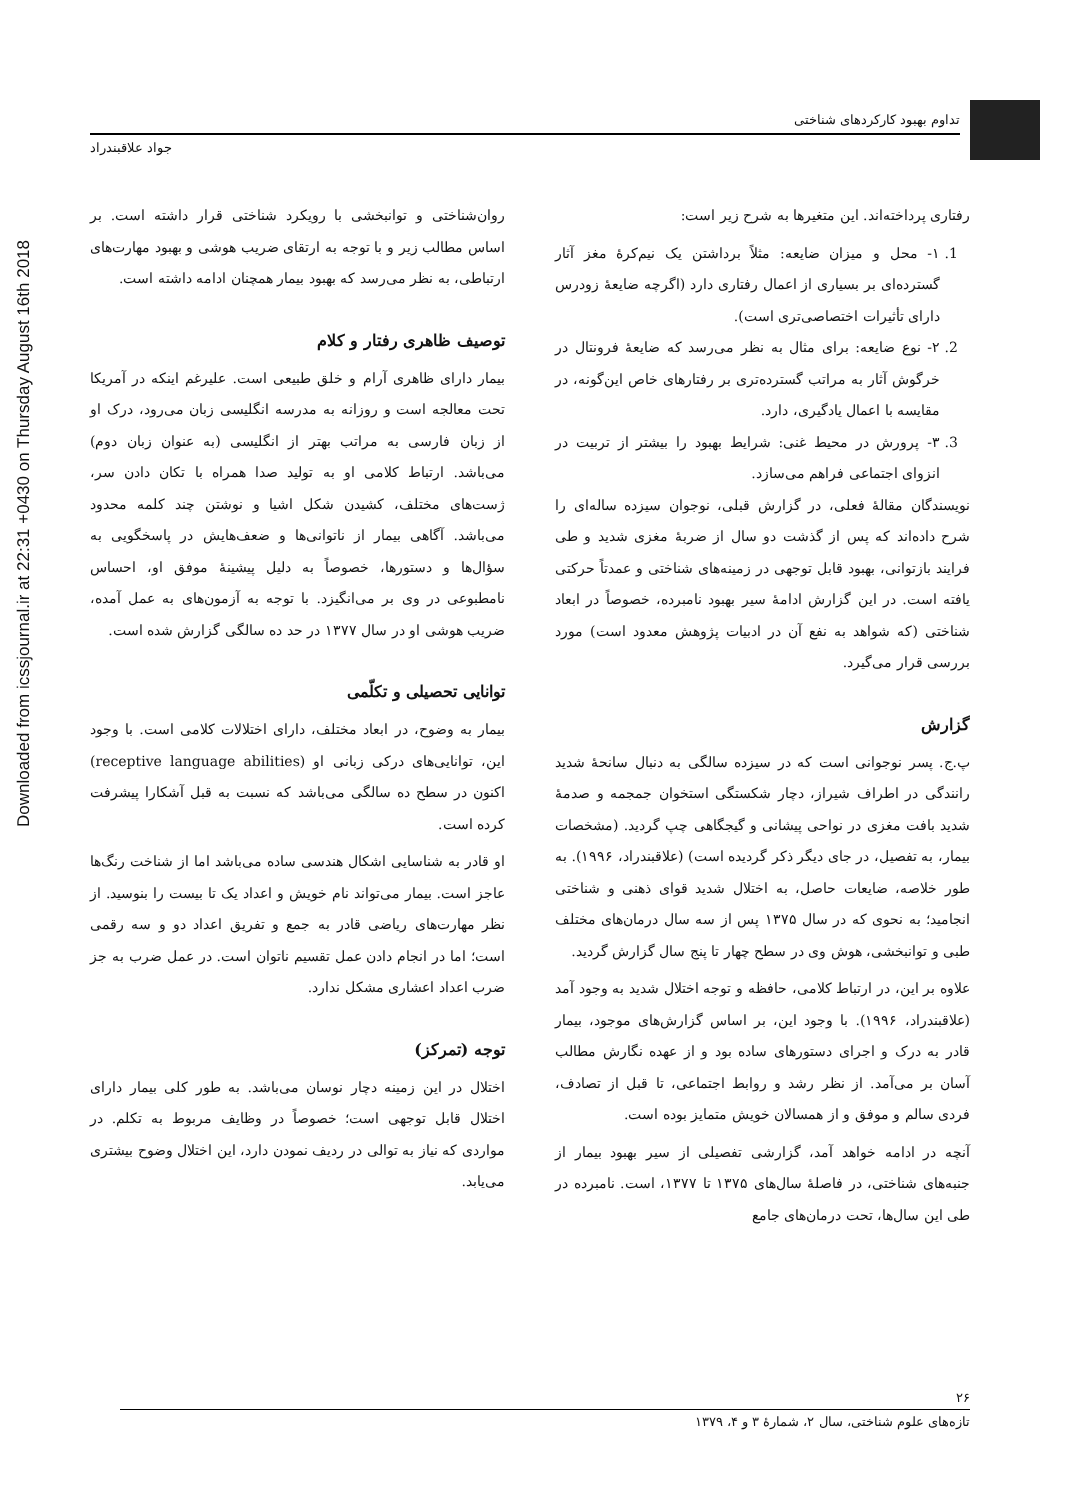Downloaded from icssjournal.ir at 22:31 +0430 on Thursday August 16th 2018
تداوم بهبود کارکردهای شناختی
جواد علاقبندراد
رفتاری پرداخته‌اند. این متغیرها به شرح زیر است:
1. ۱- محل و میزان ضایعه: مثلاً برداشتن یک نیم‌کرهٔ مغز آثار گسترده‌ای بر بسیاری از اعمال رفتاری دارد (اگرچه ضایعهٔ زودرس دارای تأثیرات اختصاصی‌تری است).
2. ۲- نوع ضایعه: برای مثال به نظر می‌رسد که ضایعهٔ فرونتال در خرگوش آثار به مراتب گسترده‌تری بر رفتارهای خاص این‌گونه، در مقایسه با اعمال یادگیری، دارد.
3. ۳- پرورش در محیط غنی: شرایط بهبود را بیشتر از تربیت در انزوای اجتماعی فراهم می‌سازد.
نویسندگان مقالهٔ فعلی، در گزارش قبلی، نوجوان سیزده ساله‌ای را شرح داده‌اند که پس از گذشت دو سال از ضربهٔ مغزی شدید و طی فرایند بازتوانی، بهبود قابل توجهی در زمینه‌های شناختی و عمدتاً حرکتی یافته است. در این گزارش ادامهٔ سیر بهبود نامبرده، خصوصاً در ابعاد شناختی (که شواهد به نفع آن در ادبیات پژوهش معدود است) مورد بررسی قرار می‌گیرد.
گزارش
پ.ج. پسر نوجوانی است که در سیزده سالگی به دنبال سانحهٔ شدید رانندگی در اطراف شیراز، دچار شکستگی استخوان جمجمه و صدمهٔ شدید بافت مغزی در نواحی پیشانی و گیجگاهی چپ گردید. (مشخصات بیمار، به تفصیل، در جای دیگر ذکر گردیده است) (علاقبندراد، ۱۹۹۶). به طور خلاصه، ضایعات حاصل، به اختلال شدید قوای ذهنی و شناختی انجامید؛ به نحوی که در سال ۱۳۷۵ پس از سه سال درمان‌های مختلف طبی و توانبخشی، هوش وی در سطح چهار تا پنج سال گزارش گردید.
علاوه بر این، در ارتباط کلامی، حافظه و توجه اختلال شدید به وجود آمد (علاقبندراد، ۱۹۹۶). با وجود این، بر اساس گزارش‌های موجود، بیمار قادر به درک و اجرای دستورهای ساده بود و از عهده نگارش مطالب آسان بر می‌آمد. از نظر رشد و روابط اجتماعی، تا قبل از تصادف، فردی سالم و موفق و از همسالان خویش متمایز بوده است.
آنچه در ادامه خواهد آمد، گزارشی تفصیلی از سیر بهبود بیمار از جنبه‌های شناختی، در فاصلهٔ سال‌های ۱۳۷۵ تا ۱۳۷۷، است. نامبرده در طی این سال‌ها، تحت درمان‌های جامع
روان‌شناختی و توانبخشی با رویکرد شناختی قرار داشته است. بر اساس مطالب زیر و با توجه به ارتقای ضریب هوشی و بهبود مهارت‌های ارتباطی، به نظر می‌رسد که بهبود بیمار همچنان ادامه داشته است.
توصیف ظاهری رفتار و کلام
بیمار دارای ظاهری آرام و خلق طبیعی است. علیرغم اینکه در آمریکا تحت معالجه است و روزانه به مدرسه انگلیسی زبان می‌رود، درک او از زبان فارسی به مراتب بهتر از انگلیسی (به عنوان زبان دوم) می‌باشد. ارتباط کلامی او به تولید صدا همراه با تکان دادن سر، ژست‌های مختلف، کشیدن شکل اشیا و نوشتن چند کلمه محدود می‌باشد. آگاهی بیمار از ناتوانی‌ها و ضعف‌هایش در پاسخگویی به سؤال‌ها و دستورها، خصوصاً به دلیل پیشینهٔ موفق او، احساس نامطبوعی در وی بر می‌انگیزد. با توجه به آزمون‌های به عمل آمده، ضریب هوشی او در سال ۱۳۷۷ در حد ده سالگی گزارش شده است.
توانایی تحصیلی و تکلّمی
بیمار به وضوح، در ابعاد مختلف، دارای اختلالات کلامی است. با وجود این، توانایی‌های درکی زبانی او (receptive language abilities) اکنون در سطح ده سالگی می‌باشد که نسبت به قبل آشکارا پیشرفت کرده است.
او قادر به شناسایی اشکال هندسی ساده می‌باشد اما از شناخت رنگ‌ها عاجز است. بیمار می‌تواند نام خویش و اعداد یک تا بیست را بنوسید. از نظر مهارت‌های ریاضی قادر به جمع و تفریق اعداد دو و سه رقمی است؛ اما در انجام دادن عمل تقسیم ناتوان است. در عمل ضرب به جز ضرب اعداد اعشاری مشکل ندارد.
توجه (تمرکز)
اختلال در این زمینه دچار نوسان می‌باشد. به طور کلی بیمار دارای اختلال قابل توجهی است؛ خصوصاً در وظایف مربوط به تکلم. در مواردی که نیاز به توالی در ردیف نمودن دارد، این اختلال وضوح بیشتری می‌یابد.
۲۶
تازه‌های علوم شناختی، سال ۲، شمارهٔ ۳ و ۴، ۱۳۷۹